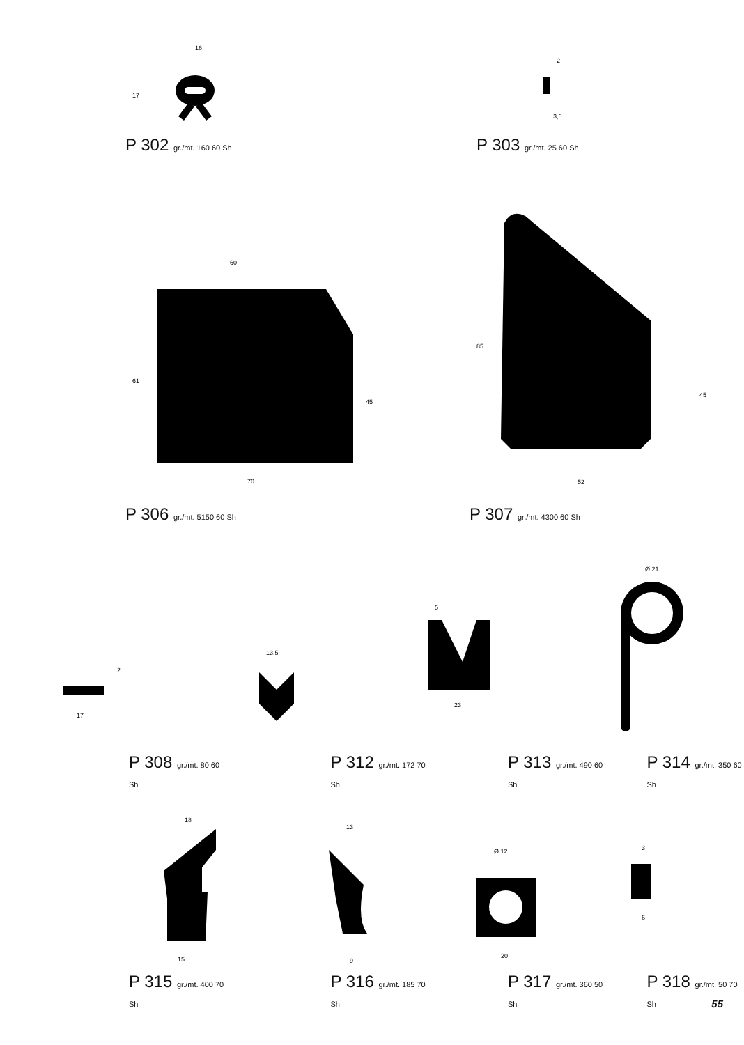16
17
P 302 gr./mt. 160 60 Sh
2
3,6
P 303 gr./mt. 25 60 Sh
60
70
61
45
P 306 gr./mt. 5150 60 Sh
85
45
52
P 307 gr./mt. 4300 60 Sh
17
2
13,5
23
5
Ø 21
P 308 gr./mt. 80 60 Sh
P 312 gr./mt. 172 70 Sh
P 313 gr./mt. 490 60 Sh
P 314 gr./mt. 350 60 Sh
18
15
13
9
Ø 12
20
6
3
P 315 gr./mt. 400 70 Sh
P 316 gr./mt. 185 70 Sh
P 317 gr./mt. 360 50 Sh
P 318 gr./mt. 50 70 Sh
55